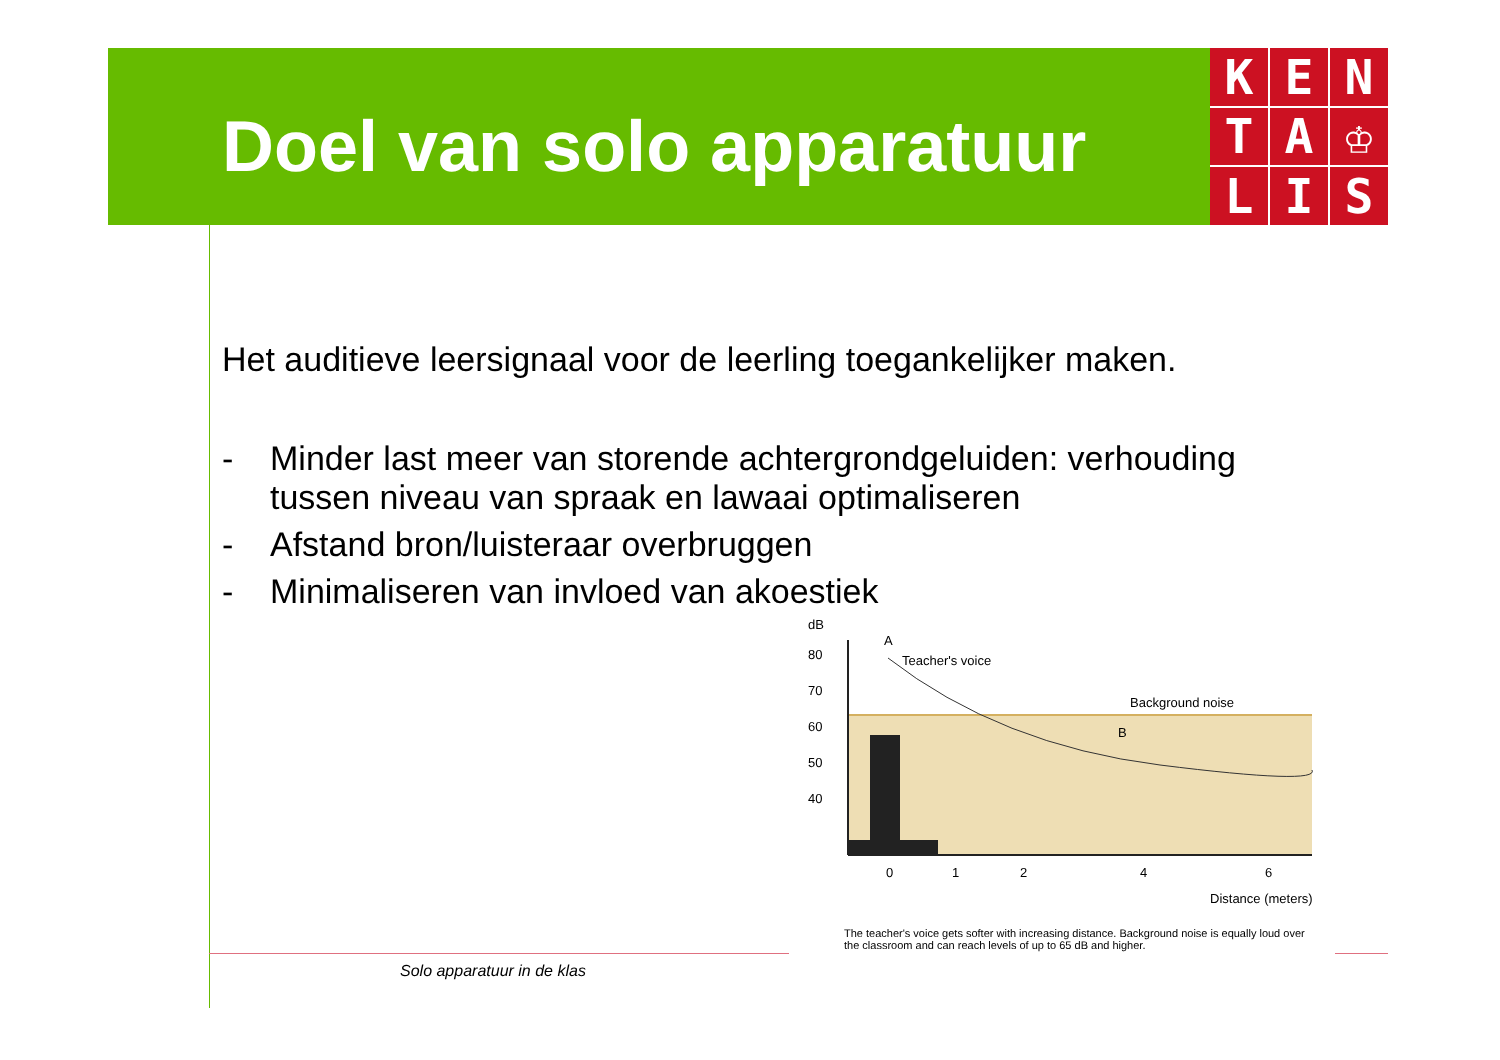Doel van solo apparatuur
K
E
N
T
A
♔
L
I
S
Het auditieve leersignaal voor de leerling toegankelijker maken.
- Minder last meer van storende achtergrondgeluiden: verhouding tussen niveau van spraak en lawaai optimaliseren
- Afstand bron/luisteraar overbruggen
- Minimaliseren van invloed van akoestiek
dB
80
70
60
50
40
A
Teacher's voice
Background noise
B
0
1
2
4
6
Distance (meters)
The teacher's voice gets softer with increasing distance. Background noise is equally loud over the classroom and can reach levels of up to 65 dB and higher.
Solo apparatuur in de klas